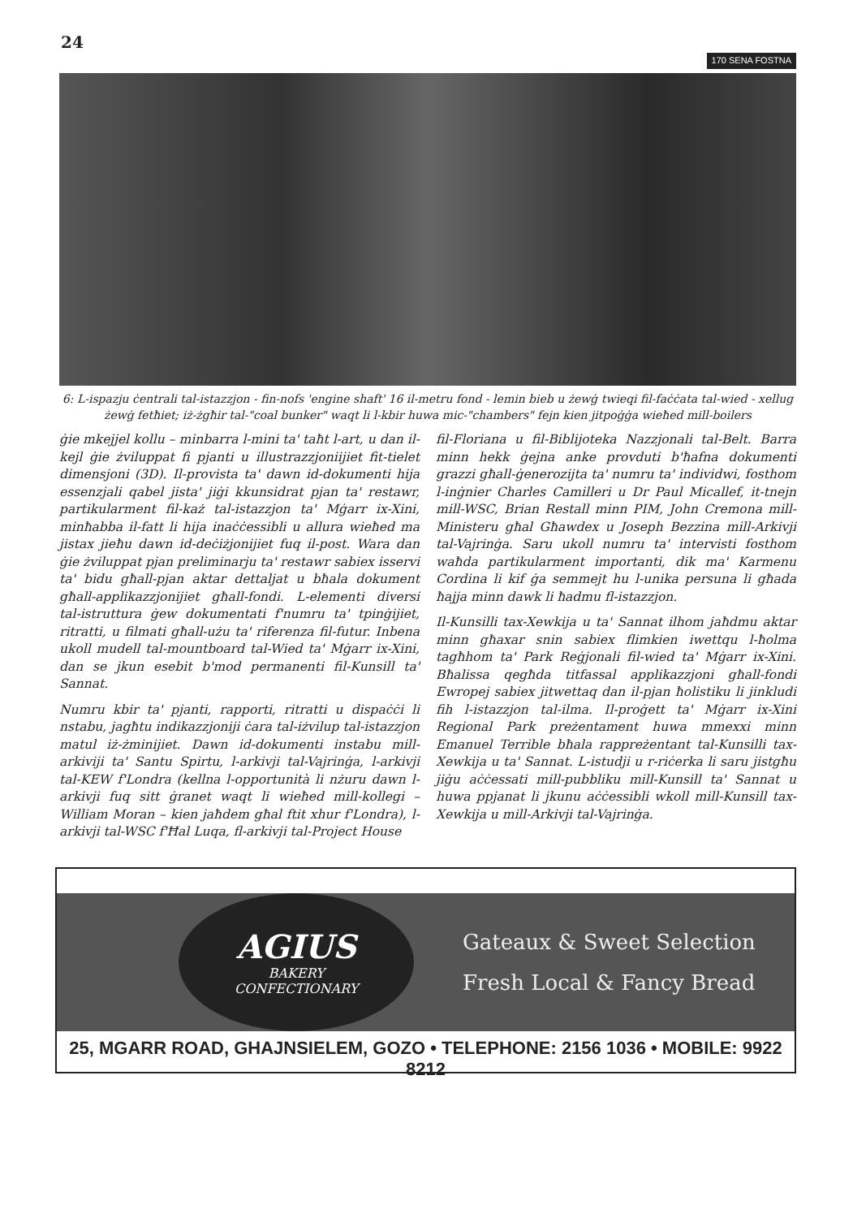24 170 SENA FOSTNA
6: L-ispazju ċentrali tal-istazzjon - fin-nofs 'engine shaft' 16 il-metru fond - lemin bieb u żewġ twieqi fil-faċċata tal-wied - xellug żewġ fetħiet; iż-żgħir tal-"coal bunker" waqt li l-kbir huwa mic-"chambers" fejn kien jitpoġġa wieħed mill-boilers
ġie mkejjel kollu – minbarra l-mini ta' taħt l-art, u dan il-kejl ġie żviluppat fi pjanti u illustrazzjoniijiet fit-tielet dimensjoni (3D). Il-provista ta' dawn id-dokumenti hija essenzjali qabel jista' jiġi kkunsidrat pjan ta' restawr, partikularment fil-każ tal-istazzjon ta' Mġarr ix-Xini, minħabba il-fatt li hija inaċċessibli u allura wieħed ma jistax jieħu dawn id-deċiżjonijiet fuq il-post. Wara dan ġie żviluppat pjan preliminarju ta' restawr sabiex isservi ta' bidu għall-pjan aktar dettaljat u bħala dokument għall-applikazzjonijiet għall-fondi. L-elementi diversi tal-istruttura ġew dokumentati f'numru ta' tpinġijiet, ritratti, u filmati għall-użu ta' riferenza fil-futur. Inbena ukoll mudell tal-mountboard tal-Wied ta' Mġarr ix-Xini, dan se jkun esebit b'mod permanenti fil-Kunsill ta' Sannat.
Numru kbir ta' pjanti, rapporti, ritratti u dispaċċi li nstabu, jagħtu indikazzjoniji ċara tal-iżvilup tal-istazzjon matul iż-żminijiet. Dawn id-dokumenti instabu mill-arkiviji ta' Santu Spirtu, l-arkivji tal-Vajrinġa, l-arkivji tal-KEW f'Londra (kellna l-opportunità li nżuru dawn l-arkivji fuq sitt ġranet waqt li wieħed mill-kollegi – William Moran – kien jaħdem għal ftit xhur f'Londra), l-arkivji tal-WSC f'Ħal Luqa, fl-arkivji tal-Project House
fil-Floriana u fil-Biblijoteka Nazzjonali tal-Belt. Barra minn hekk ġejna anke provduti b'ħafna dokumenti grazzi għall-ġenerozijta ta' numru ta' individwi, fosthom l-inġnier Charles Camilleri u Dr Paul Micallef, it-tnejn mill-WSC, Brian Restall minn PIM, John Cremona mill-Ministeru għal Għawdex u Joseph Bezzina mill-Arkivji tal-Vajrinġa. Saru ukoll numru ta' intervisti fosthom waħda partikularment importanti, dik ma' Karmenu Cordina li kif ġa semmejt hu l-unika persuna li għada ħajja minn dawk li ħadmu fl-istazzjon.
Il-Kunsilli tax-Xewkija u ta' Sannat ilhom jaħdmu aktar minn għaxar snin sabiex flimkien iwettqu l-ħolma tagħhom ta' Park Reġjonali fil-wied ta' Mġarr ix-Xini. Bħalissa qegħda titfassal applikazzjoni għall-fondi Ewropej sabiex jitwettaq dan il-pjan ħolistiku li jinkludi fih l-istazzjon tal-ilma. Il-proġett ta' Mġarr ix-Xini Regional Park preżentament huwa mmexxi minn Emanuel Terrible bħala rappreżentant tal-Kunsilli tax-Xewkija u ta' Sannat. L-istudji u r-riċerka li saru jistgħu jiġu aċċessati mill-pubbliku mill-Kunsill ta' Sannat u huwa ppjanat li jkunu aċċessibli wkoll mill-Kunsill tax-Xewkija u mill-Arkivji tal-Vajrinġa.
AGIUS
BAKERY
CONFECTIONARY
Gateaux & Sweet Selection
Fresh Local & Fancy Bread
25, MGARR ROAD, GHAJNSIELEM, GOZO • TELEPHONE: 2156 1036 • MOBILE: 9922 8212